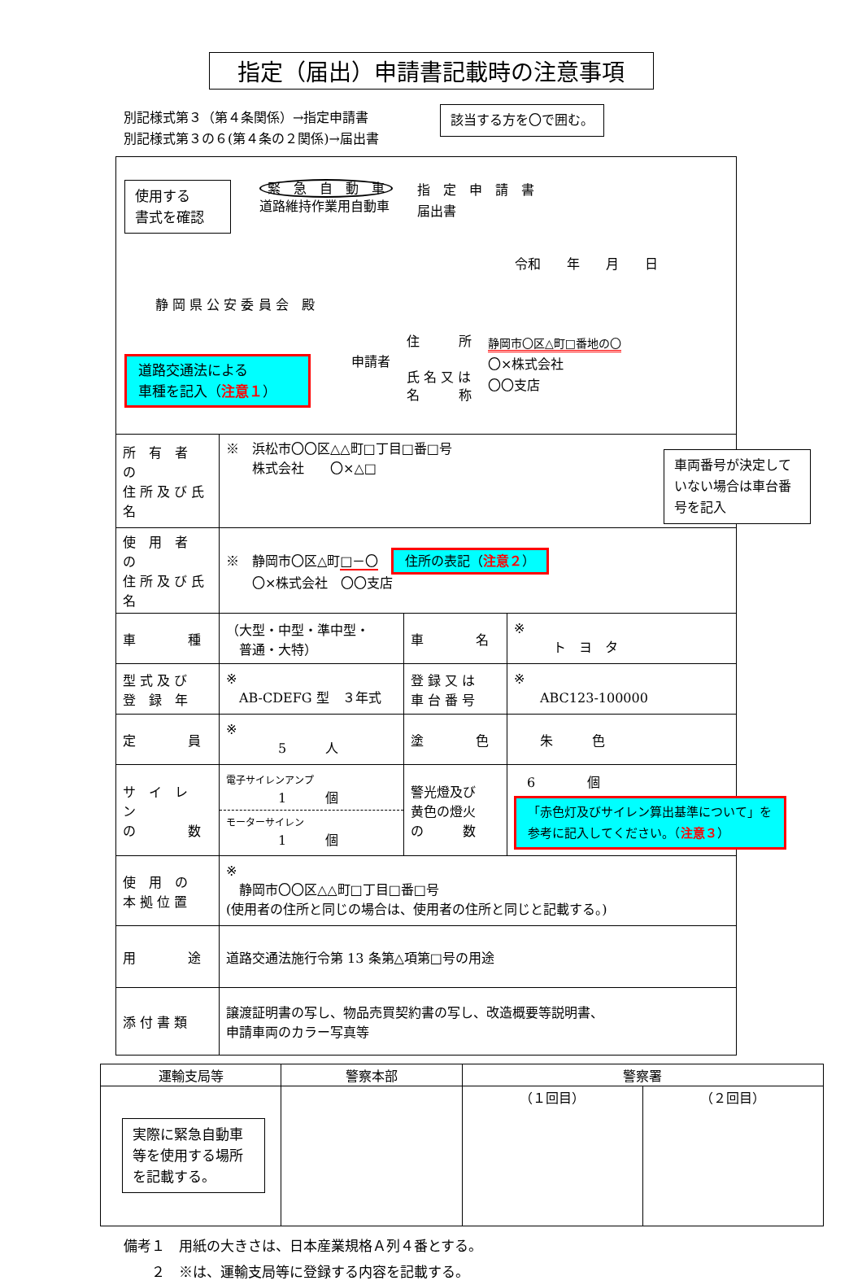指定（届出）申請書記載時の注意事項
別記様式第３（第４条関係）→指定申請書
別記様式第３の６(第４条の２関係)→届出書
該当する方を〇で囲む。
使用する
書式を確認
緊　急　自　動　車
道路維持作業用自動車
指　定　申　請　書
届出書
令和　　年　　月　　日
静 岡 県 公 安 委 員 会　殿
道路交通法による
車種を記入（注意１）
申請者
住　　　所
氏 名 又 は
名　　　称
静岡市〇区△町□番地の〇
〇×株式会社
〇〇支店
| 所 有 者 の 住 所 及 び 氏 名 | ※ 浜松市〇〇区△△町□丁目□番□号 株式会社 〇×△□ 車両番号が決定していない場合は車台番号を記入 | | |
| 使 用 者 の 住 所 及 び 氏 名 | ※ 静岡市〇区△町 □－〇 住所の表記（ 注意２ ） 〇×株式会社 〇〇支店 | | |
| 車 種 | （大型・中型・準中型・ 普通・大特） | 車 名 | ※ ト ヨ タ |
| 型 式 及 び 登 録 年 | ※ AB-CDEFG 型 ３年式 | 登 録 又 は 車 台 番 号 | ※ ABC123-100000 |
| 定 員 | ※ 5 人 | 塗 色 | 朱 色 |
| サ イ レ ン の 数 | 電子サイレンアンプ 1 個 モーターサイレン 1 個 | 警光燈及び 黄色の燈火 の 数 | 6 個 「赤色灯及びサイレン算出基準について」を参考に記入してください。（ 注意３ ） |
| 使 用 の 本 拠 位 置 | ※ 静岡市〇〇区△△町□丁目□番□号 (使用者の住所と同じの場合は、使用者の住所と同じと記載する。) | | |
| 用 途 | 道路交通法施行令第 13 条第△項第□号の用途 | | |
| 添 付 書 類 | 譲渡証明書の写し、物品売買契約書の写し、改造概要等説明書、 申請車両のカラー写真等 | | |
| 運輸支局等 | 警察本部 | 警察署 | |
| --- | --- | --- | --- |
| 実際に緊急自動車等を使用する場所を記載する。 | | （１回目） | （２回目） |
備考１　用紙の大きさは、日本産業規格Ａ列４番とする。
　　２　※は、運輸支局等に登録する内容を記載する。